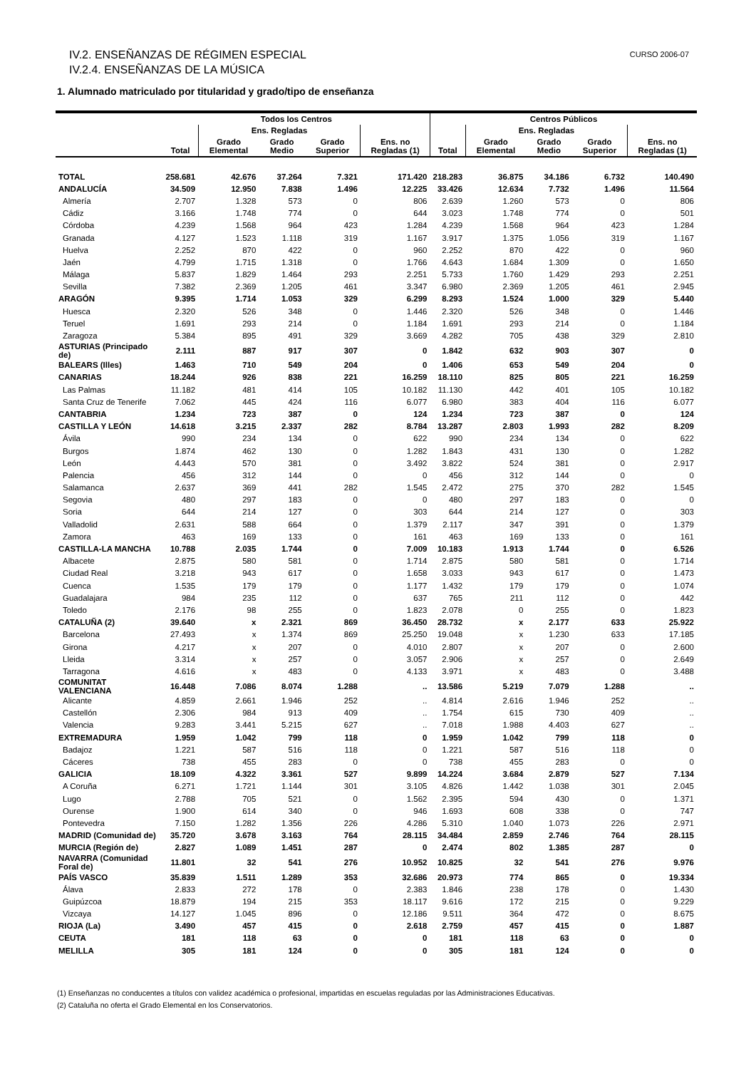CURSO 2006-07 IV.2. ENSEÑANZAS DE RÉGIMEN ESPECIAL
IV.2.4. ENSEÑANZAS DE LA MÚSICA
1. Alumnado matriculado por titularidad y grado/tipo de enseñanza
| | Todos los Centros | | | | | Centros Públicos | | | | |
| --- | --- | --- | --- | --- | --- | --- | --- | --- | --- | --- |
| | Total | Ens. Regladas | | | Ens. no Regladas (1) | Total | Ens. Regladas | | | Ens. no Regladas (1) |
| | | Grado Elemental | Grado Medio | Grado Superior | | | Grado Elemental | Grado Medio | Grado Superior | |
| TOTAL | 258.681 | 42.676 | 37.264 | 7.321 | 171.420 | 218.283 | 36.875 | 34.186 | 6.732 | 140.490 |
| ANDALUCÍA | 34.509 | 12.950 | 7.838 | 1.496 | 12.225 | 33.426 | 12.634 | 7.732 | 1.496 | 11.564 |
| Almería | 2.707 | 1.328 | 573 | 0 | 806 | 2.639 | 1.260 | 573 | 0 | 806 |
| Cádiz | 3.166 | 1.748 | 774 | 0 | 644 | 3.023 | 1.748 | 774 | 0 | 501 |
| Córdoba | 4.239 | 1.568 | 964 | 423 | 1.284 | 4.239 | 1.568 | 964 | 423 | 1.284 |
| Granada | 4.127 | 1.523 | 1.118 | 319 | 1.167 | 3.917 | 1.375 | 1.056 | 319 | 1.167 |
| Huelva | 2.252 | 870 | 422 | 0 | 960 | 2.252 | 870 | 422 | 0 | 960 |
| Jaén | 4.799 | 1.715 | 1.318 | 0 | 1.766 | 4.643 | 1.684 | 1.309 | 0 | 1.650 |
| Málaga | 5.837 | 1.829 | 1.464 | 293 | 2.251 | 5.733 | 1.760 | 1.429 | 293 | 2.251 |
| Sevilla | 7.382 | 2.369 | 1.205 | 461 | 3.347 | 6.980 | 2.369 | 1.205 | 461 | 2.945 |
| ARAGÓN | 9.395 | 1.714 | 1.053 | 329 | 6.299 | 8.293 | 1.524 | 1.000 | 329 | 5.440 |
| Huesca | 2.320 | 526 | 348 | 0 | 1.446 | 2.320 | 526 | 348 | 0 | 1.446 |
| Teruel | 1.691 | 293 | 214 | 0 | 1.184 | 1.691 | 293 | 214 | 0 | 1.184 |
| Zaragoza | 5.384 | 895 | 491 | 329 | 3.669 | 4.282 | 705 | 438 | 329 | 2.810 |
| ASTURIAS (Principado de) | 2.111 | 887 | 917 | 307 | 0 | 1.842 | 632 | 903 | 307 | 0 |
| BALEARS (Illes) | 1.463 | 710 | 549 | 204 | 0 | 1.406 | 653 | 549 | 204 | 0 |
| CANARIAS | 18.244 | 926 | 838 | 221 | 16.259 | 18.110 | 825 | 805 | 221 | 16.259 |
| Las Palmas | 11.182 | 481 | 414 | 105 | 10.182 | 11.130 | 442 | 401 | 105 | 10.182 |
| Santa Cruz de Tenerife | 7.062 | 445 | 424 | 116 | 6.077 | 6.980 | 383 | 404 | 116 | 6.077 |
| CANTABRIA | 1.234 | 723 | 387 | 0 | 124 | 1.234 | 723 | 387 | 0 | 124 |
| CASTILLA Y LEÓN | 14.618 | 3.215 | 2.337 | 282 | 8.784 | 13.287 | 2.803 | 1.993 | 282 | 8.209 |
| Ávila | 990 | 234 | 134 | 0 | 622 | 990 | 234 | 134 | 0 | 622 |
| Burgos | 1.874 | 462 | 130 | 0 | 1.282 | 1.843 | 431 | 130 | 0 | 1.282 |
| León | 4.443 | 570 | 381 | 0 | 3.492 | 3.822 | 524 | 381 | 0 | 2.917 |
| Palencia | 456 | 312 | 144 | 0 | 0 | 456 | 312 | 144 | 0 | 0 |
| Salamanca | 2.637 | 369 | 441 | 282 | 1.545 | 2.472 | 275 | 370 | 282 | 1.545 |
| Segovia | 480 | 297 | 183 | 0 | 0 | 480 | 297 | 183 | 0 | 0 |
| Soria | 644 | 214 | 127 | 0 | 303 | 644 | 214 | 127 | 0 | 303 |
| Valladolid | 2.631 | 588 | 664 | 0 | 1.379 | 2.117 | 347 | 391 | 0 | 1.379 |
| Zamora | 463 | 169 | 133 | 0 | 161 | 463 | 169 | 133 | 0 | 161 |
| CASTILLA-LA MANCHA | 10.788 | 2.035 | 1.744 | 0 | 7.009 | 10.183 | 1.913 | 1.744 | 0 | 6.526 |
| Albacete | 2.875 | 580 | 581 | 0 | 1.714 | 2.875 | 580 | 581 | 0 | 1.714 |
| Ciudad Real | 3.218 | 943 | 617 | 0 | 1.658 | 3.033 | 943 | 617 | 0 | 1.473 |
| Cuenca | 1.535 | 179 | 179 | 0 | 1.177 | 1.432 | 179 | 179 | 0 | 1.074 |
| Guadalajara | 984 | 235 | 112 | 0 | 637 | 765 | 211 | 112 | 0 | 442 |
| Toledo | 2.176 | 98 | 255 | 0 | 1.823 | 2.078 | 0 | 255 | 0 | 1.823 |
| CATALUÑA (2) | 39.640 | x | 2.321 | 869 | 36.450 | 28.732 | x | 2.177 | 633 | 25.922 |
| Barcelona | 27.493 | x | 1.374 | 869 | 25.250 | 19.048 | x | 1.230 | 633 | 17.185 |
| Girona | 4.217 | x | 207 | 0 | 4.010 | 2.807 | x | 207 | 0 | 2.600 |
| Lleida | 3.314 | x | 257 | 0 | 3.057 | 2.906 | x | 257 | 0 | 2.649 |
| Tarragona | 4.616 | x | 483 | 0 | 4.133 | 3.971 | x | 483 | 0 | 3.488 |
| COMUNITAT VALENCIANA | 16.448 | 7.086 | 8.074 | 1.288 | .. | 13.586 | 5.219 | 7.079 | 1.288 | .. |
| Alicante | 4.859 | 2.661 | 1.946 | 252 | .. | 4.814 | 2.616 | 1.946 | 252 | .. |
| Castellón | 2.306 | 984 | 913 | 409 | .. | 1.754 | 615 | 730 | 409 | .. |
| Valencia | 9.283 | 3.441 | 5.215 | 627 | .. | 7.018 | 1.988 | 4.403 | 627 | .. |
| EXTREMADURA | 1.959 | 1.042 | 799 | 118 | 0 | 1.959 | 1.042 | 799 | 118 | 0 |
| Badajoz | 1.221 | 587 | 516 | 118 | 0 | 1.221 | 587 | 516 | 118 | 0 |
| Cáceres | 738 | 455 | 283 | 0 | 0 | 738 | 455 | 283 | 0 | 0 |
| GALICIA | 18.109 | 4.322 | 3.361 | 527 | 9.899 | 14.224 | 3.684 | 2.879 | 527 | 7.134 |
| A Coruña | 6.271 | 1.721 | 1.144 | 301 | 3.105 | 4.826 | 1.442 | 1.038 | 301 | 2.045 |
| Lugo | 2.788 | 705 | 521 | 0 | 1.562 | 2.395 | 594 | 430 | 0 | 1.371 |
| Ourense | 1.900 | 614 | 340 | 0 | 946 | 1.693 | 608 | 338 | 0 | 747 |
| Pontevedra | 7.150 | 1.282 | 1.356 | 226 | 4.286 | 5.310 | 1.040 | 1.073 | 226 | 2.971 |
| MADRID (Comunidad de) | 35.720 | 3.678 | 3.163 | 764 | 28.115 | 34.484 | 2.859 | 2.746 | 764 | 28.115 |
| MURCIA (Región de) | 2.827 | 1.089 | 1.451 | 287 | 0 | 2.474 | 802 | 1.385 | 287 | 0 |
| NAVARRA (Comunidad Foral de) | 11.801 | 32 | 541 | 276 | 10.952 | 10.825 | 32 | 541 | 276 | 9.976 |
| PAÍS VASCO | 35.839 | 1.511 | 1.289 | 353 | 32.686 | 20.973 | 774 | 865 | 0 | 19.334 |
| Álava | 2.833 | 272 | 178 | 0 | 2.383 | 1.846 | 238 | 178 | 0 | 1.430 |
| Guipúzcoa | 18.879 | 194 | 215 | 353 | 18.117 | 9.616 | 172 | 215 | 0 | 9.229 |
| Vizcaya | 14.127 | 1.045 | 896 | 0 | 12.186 | 9.511 | 364 | 472 | 0 | 8.675 |
| RIOJA (La) | 3.490 | 457 | 415 | 0 | 2.618 | 2.759 | 457 | 415 | 0 | 1.887 |
| CEUTA | 181 | 118 | 63 | 0 | 0 | 181 | 118 | 63 | 0 | 0 |
| MELILLA | 305 | 181 | 124 | 0 | 0 | 305 | 181 | 124 | 0 | 0 |
(1) Enseñanzas no conducentes a títulos con validez académica o profesional, impartidas en escuelas reguladas por las Administraciones Educativas.
(2) Cataluña no oferta el Grado Elemental en los Conservatorios.